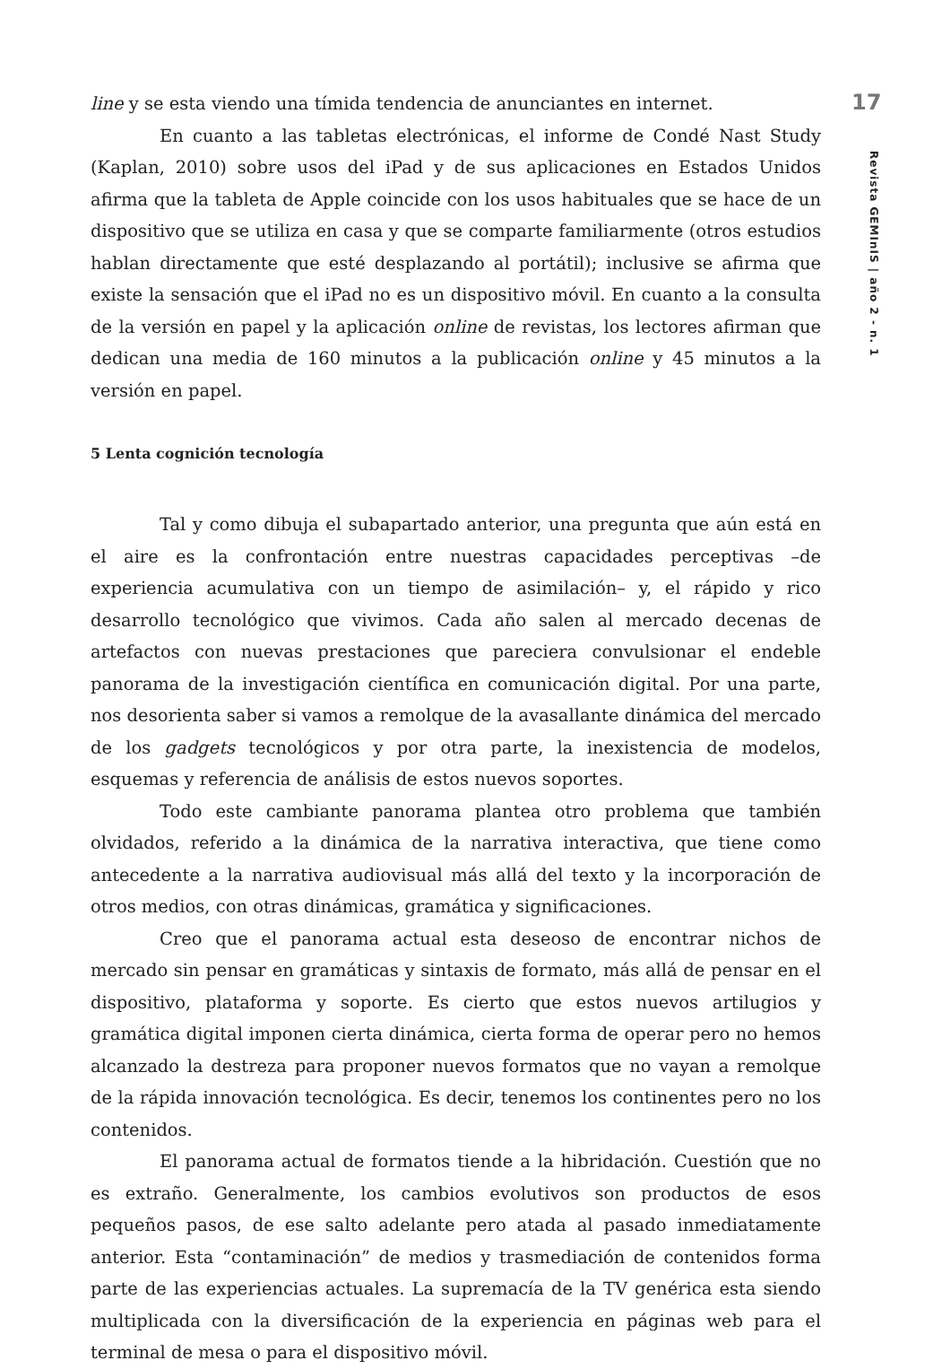17
Revista GEMInIS | año 2 - n. 1
line y se esta viendo una tímida tendencia de anunciantes en internet.
En cuanto a las tabletas electrónicas, el informe de Condé Nast Study (Kaplan, 2010) sobre usos del iPad y de sus aplicaciones en Estados Unidos afirma que la tableta de Apple coincide con los usos habituales que se hace de un dispositivo que se utiliza en casa y que se comparte familiarmente (otros estudios hablan directamente que esté desplazando al portátil); inclusive se afirma que existe la sensación que el iPad no es un dispositivo móvil. En cuanto a la consulta de la versión en papel y la aplicación online de revistas, los lectores afirman que dedican una media de 160 minutos a la publicación online y 45 minutos a la versión en papel.
5 Lenta cognición tecnología
Tal y como dibuja el subapartado anterior, una pregunta que aún está en el aire es la confrontación entre nuestras capacidades perceptivas –de experiencia acumulativa con un tiempo de asimilación– y, el rápido y rico desarrollo tecnológico que vivimos. Cada año salen al mercado decenas de artefactos con nuevas prestaciones que pareciera convulsionar el endeble panorama de la investigación científica en comunicación digital. Por una parte, nos desorienta saber si vamos a remolque de la avasallante dinámica del mercado de los gadgets tecnológicos y por otra parte, la inexistencia de modelos, esquemas y referencia de análisis de estos nuevos soportes.
Todo este cambiante panorama plantea otro problema que también olvidados, referido a la dinámica de la narrativa interactiva, que tiene como antecedente a la narrativa audiovisual más allá del texto y la incorporación de otros medios, con otras dinámicas, gramática y significaciones.
Creo que el panorama actual esta deseoso de encontrar nichos de mercado sin pensar en gramáticas y sintaxis de formato, más allá de pensar en el dispositivo, plataforma y soporte. Es cierto que estos nuevos artilugios y gramática digital imponen cierta dinámica, cierta forma de operar pero no hemos alcanzado la destreza para proponer nuevos formatos que no vayan a remolque de la rápida innovación tecnológica. Es decir, tenemos los continentes pero no los contenidos.
El panorama actual de formatos tiende a la hibridación. Cuestión que no es extraño. Generalmente, los cambios evolutivos son productos de esos pequeños pasos, de ese salto adelante pero atada al pasado inmediatamente anterior. Esta “contaminación” de medios y trasmediación de contenidos forma parte de las experiencias actuales. La supremacía de la TV genérica esta siendo multiplicada con la diversificación de la experiencia en páginas web para el terminal de mesa o para el dispositivo móvil.